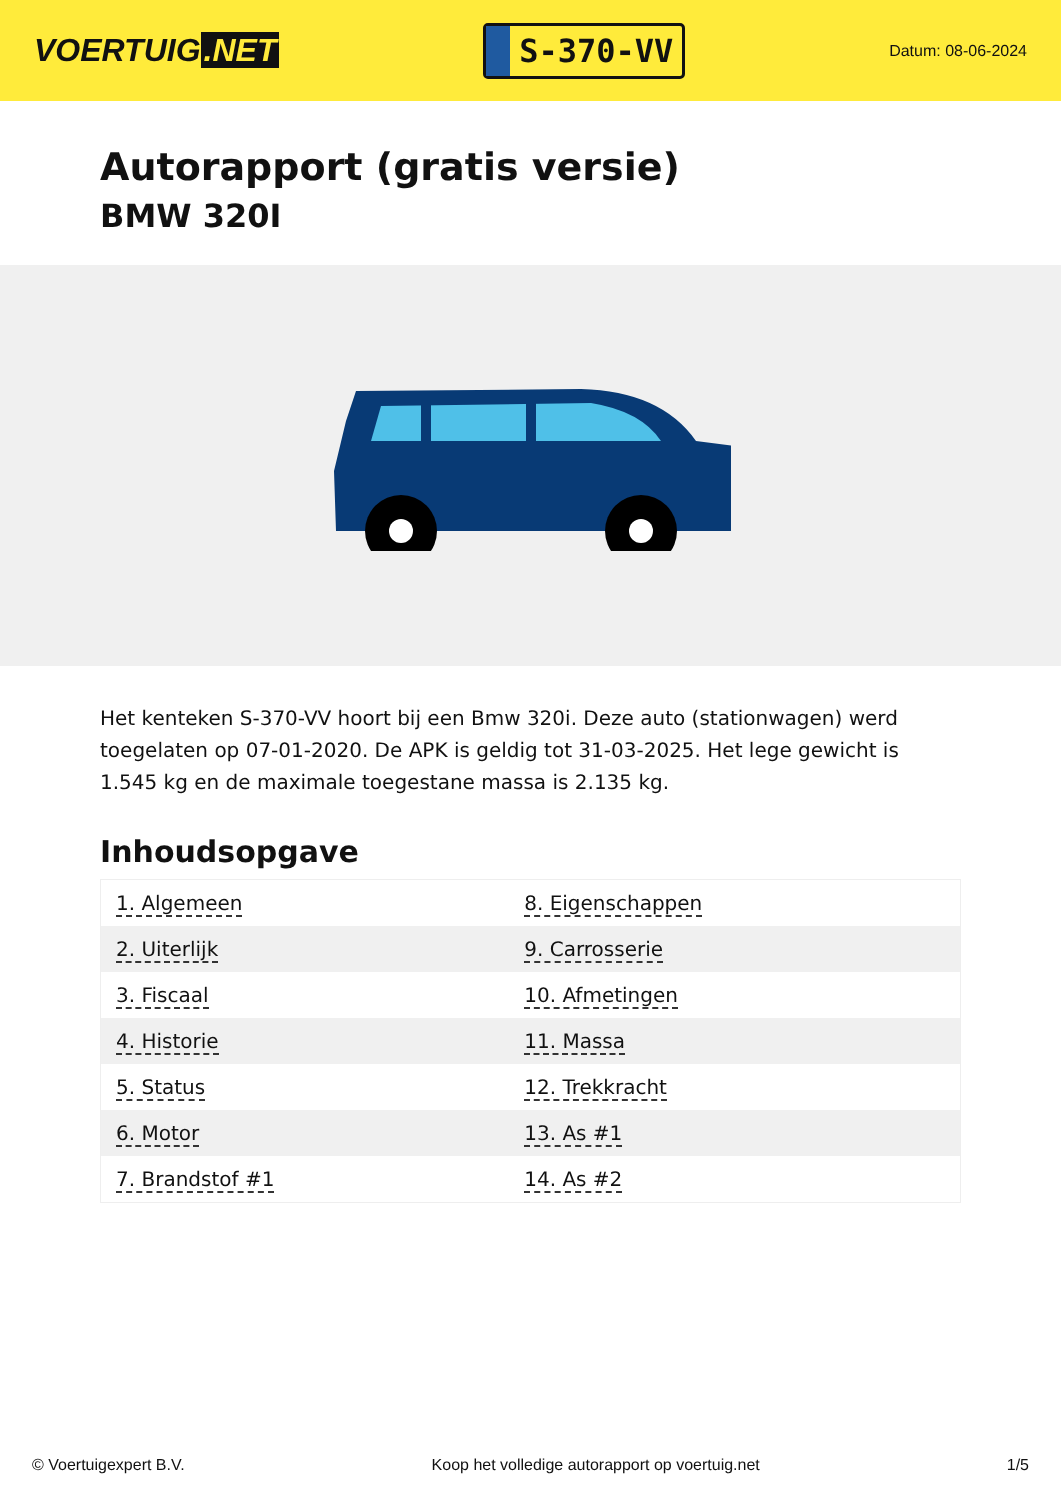VOERTUIG.NET
S-370-VV
Datum: 08-06-2024
Autorapport (gratis versie)
BMW 320I
Het kenteken S-370-VV hoort bij een Bmw 320i. Deze auto (stationwagen) werd toegelaten op 07-01-2020. De APK is geldig tot 31-03-2025. Het lege gewicht is 1.545 kg en de maximale toegestane massa is 2.135 kg.
Inhoudsopgave
| 1. Algemeen | 8. Eigenschappen |
| 2. Uiterlijk | 9. Carrosserie |
| 3. Fiscaal | 10. Afmetingen |
| 4. Historie | 11. Massa |
| 5. Status | 12. Trekkracht |
| 6. Motor | 13. As #1 |
| 7. Brandstof #1 | 14. As #2 |
© Voertuigexpert B.V. Koop het volledige autorapport op voertuig.net 1/5